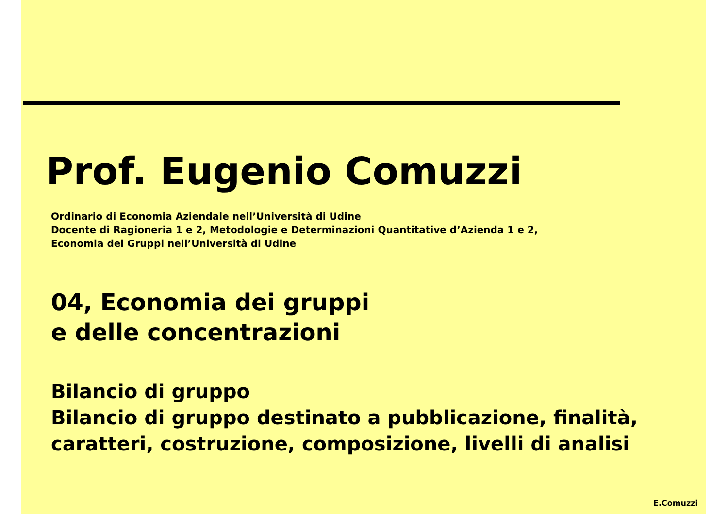Prof. Eugenio Comuzzi
Ordinario di Economia Aziendale nell’Università di Udine
Docente di Ragioneria 1 e 2, Metodologie e Determinazioni Quantitative d’Azienda 1 e 2,
Economia dei Gruppi nell’Università di Udine
04, Economia dei gruppi
e delle concentrazioni
Bilancio di gruppo
Bilancio di gruppo destinato a pubblicazione, finalità,
caratteri, costruzione, composizione, livelli di analisi
E.Comuzzi